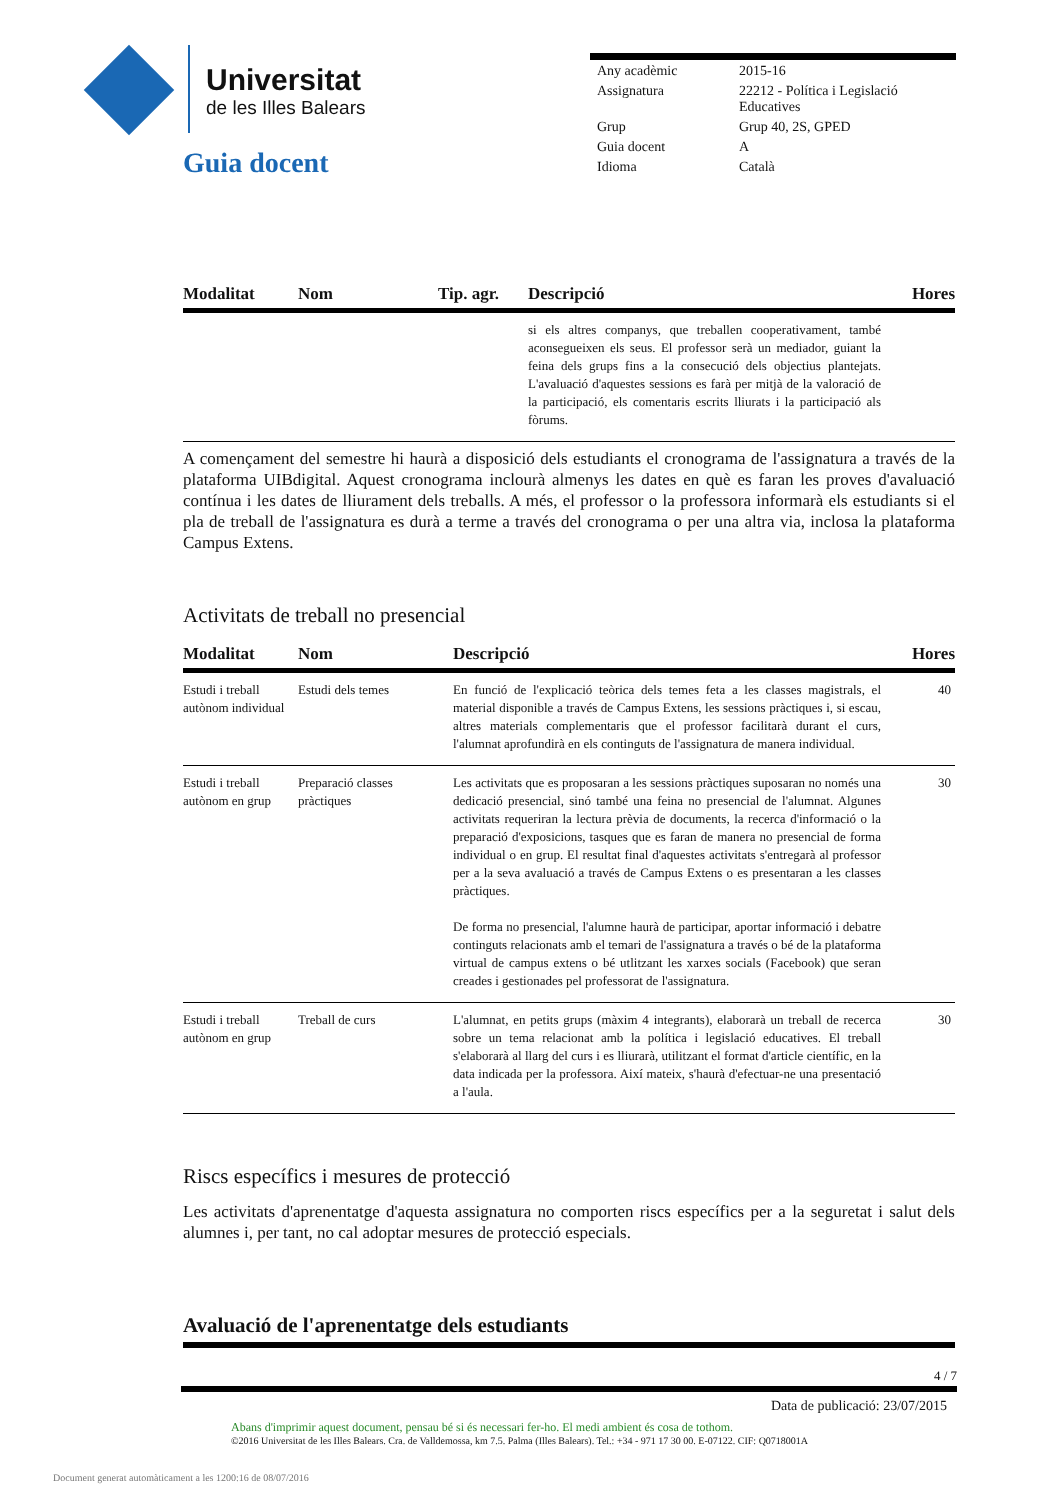Universitat
de les Illes Balears
Guia docent
| Any acadèmic | 2015-16 |
| Assignatura | 22212 - Política i Legislació Educatives |
| Grup | Grup 40, 2S, GPED |
| Guia docent | A |
| Idioma | Català |
| Modalitat | Nom | Tip. agr. | Descripció | Hores |
| --- | --- | --- | --- | --- |
| | | | si els altres companys, que treballen cooperativament, també aconsegueixen els seus. El professor serà un mediador, guiant la feina dels grups fins a la consecució dels objectius plantejats. L'avaluació d'aquestes sessions es farà per mitjà de la valoració de la participació, els comentaris escrits lliurats i la participació als fòrums. | |
A començament del semestre hi haurà a disposició dels estudiants el cronograma de l'assignatura a través de la plataforma UIBdigital. Aquest cronograma inclourà almenys les dates en què es faran les proves d'avaluació contínua i les dates de lliurament dels treballs. A més, el professor o la professora informarà els estudiants si el pla de treball de l'assignatura es durà a terme a través del cronograma o per una altra via, inclosa la plataforma Campus Extens.
Activitats de treball no presencial
| Modalitat | Nom | Descripció | Hores |
| --- | --- | --- | --- |
| Estudi i treball autònom individual | Estudi dels temes | En funció de l'explicació teòrica dels temes feta a les classes magistrals, el material disponible a través de Campus Extens, les sessions pràctiques i, si escau, altres materials complementaris que el professor facilitarà durant el curs, l'alumnat aprofundirà en els continguts de l'assignatura de manera individual. | 40 |
| Estudi i treball autònom en grup | Preparació classes pràctiques | Les activitats que es proposaran a les sessions pràctiques suposaran no només una dedicació presencial, sinó també una feina no presencial de l'alumnat. Algunes activitats requeriran la lectura prèvia de documents, la recerca d'informació o la preparació d'exposicions, tasques que es faran de manera no presencial de forma individual o en grup. El resultat final d'aquestes activitats s'entregarà al professor per a la seva avaluació a través de Campus Extens o es presentaran a les classes pràctiques. De forma no presencial, l'alumne haurà de participar, aportar informació i debatre continguts relacionats amb el temari de l'assignatura a través o bé de la plataforma virtual de campus extens o bé utlitzant les xarxes socials (Facebook) que seran creades i gestionades pel professorat de l'assignatura. | 30 |
| Estudi i treball autònom en grup | Treball de curs | L'alumnat, en petits grups (màxim 4 integrants), elaborarà un treball de recerca sobre un tema relacionat amb la política i legislació educatives. El treball s'elaborarà al llarg del curs i es lliurarà, utilitzant el format d'article científic, en la data indicada per la professora. Així mateix, s'haurà d'efectuar-ne una presentació a l'aula. | 30 |
Riscs específics i mesures de protecció
Les activitats d'aprenentatge d'aquesta assignatura no comporten riscs específics per a la seguretat i salut dels alumnes i, per tant, no cal adoptar mesures de protecció especials.
Avaluació de l'aprenentatge dels estudiants
4 / 7
Data de publicació: 23/07/2015
Abans d'imprimir aquest document, pensau bé si és necessari fer-ho. El medi ambient és cosa de tothom.
©2016 Universitat de les Illes Balears. Cra. de Valldemossa, km 7.5. Palma (Illes Balears). Tel.: +34 - 971 17 30 00. E-07122. CIF: Q0718001A
Document generat automàticament a les 1200:16 de 08/07/2016